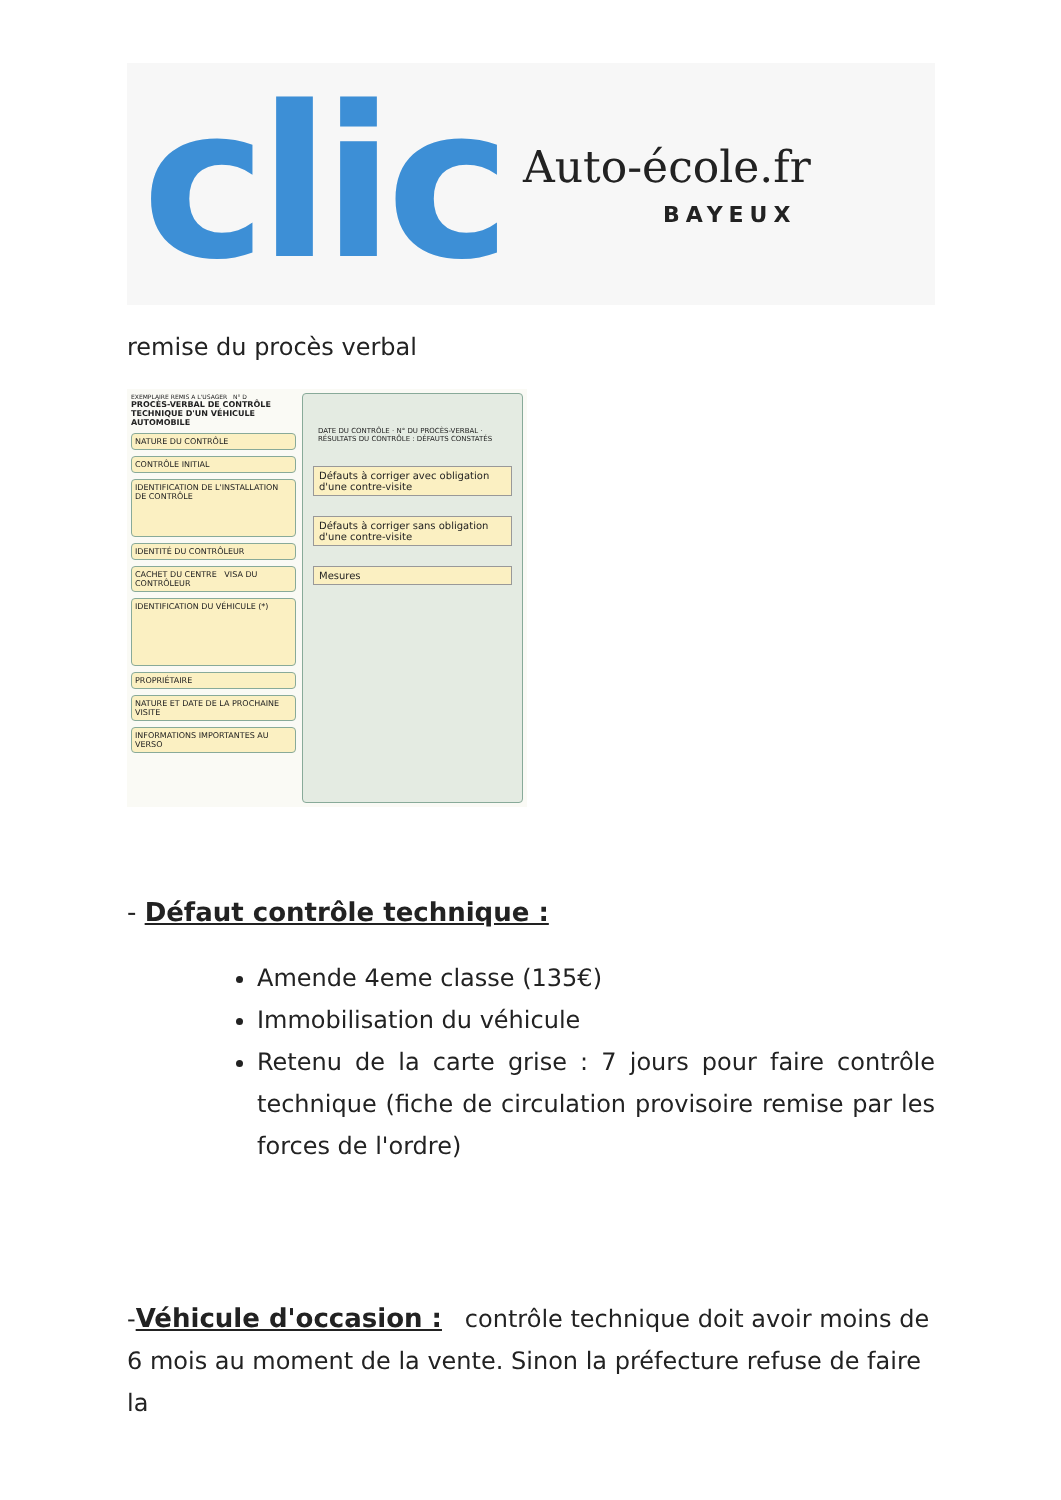clic
Auto-école.fr
BAYEUX
remise du procès verbal
EXEMPLAIRE REMIS A L'USAGER N° D
PROCÈS-VERBAL DE CONTRÔLE TECHNIQUE D'UN VÉHICULE AUTOMOBILE
NATURE DU CONTRÔLE
CONTRÔLE INITIAL
IDENTIFICATION DE L'INSTALLATION DE CONTRÔLE
IDENTITÉ DU CONTRÔLEUR
CACHET DU CENTRE VISA DU CONTRÔLEUR
IDENTIFICATION DU VÉHICULE (*)
PROPRIÉTAIRE
NATURE ET DATE DE LA PROCHAINE VISITE
INFORMATIONS IMPORTANTES AU VERSO
DATE DU CONTRÔLE · N° DU PROCÈS-VERBAL · RÉSULTATS DU CONTRÔLE : DÉFAUTS CONSTATÉS
Défauts à corriger avec obligation d'une contre-visite
Défauts à corriger sans obligation d'une contre-visite
Mesures
- Défaut contrôle technique :
Amende 4eme classe (135€)
Immobilisation du véhicule
Retenu de la carte grise : 7 jours pour faire contrôle technique (fiche de circulation provisoire remise par les forces de l'ordre)
-Véhicule d'occasion : contrôle technique doit avoir moins de 6 mois au moment de la vente. Sinon la préfecture refuse de faire la